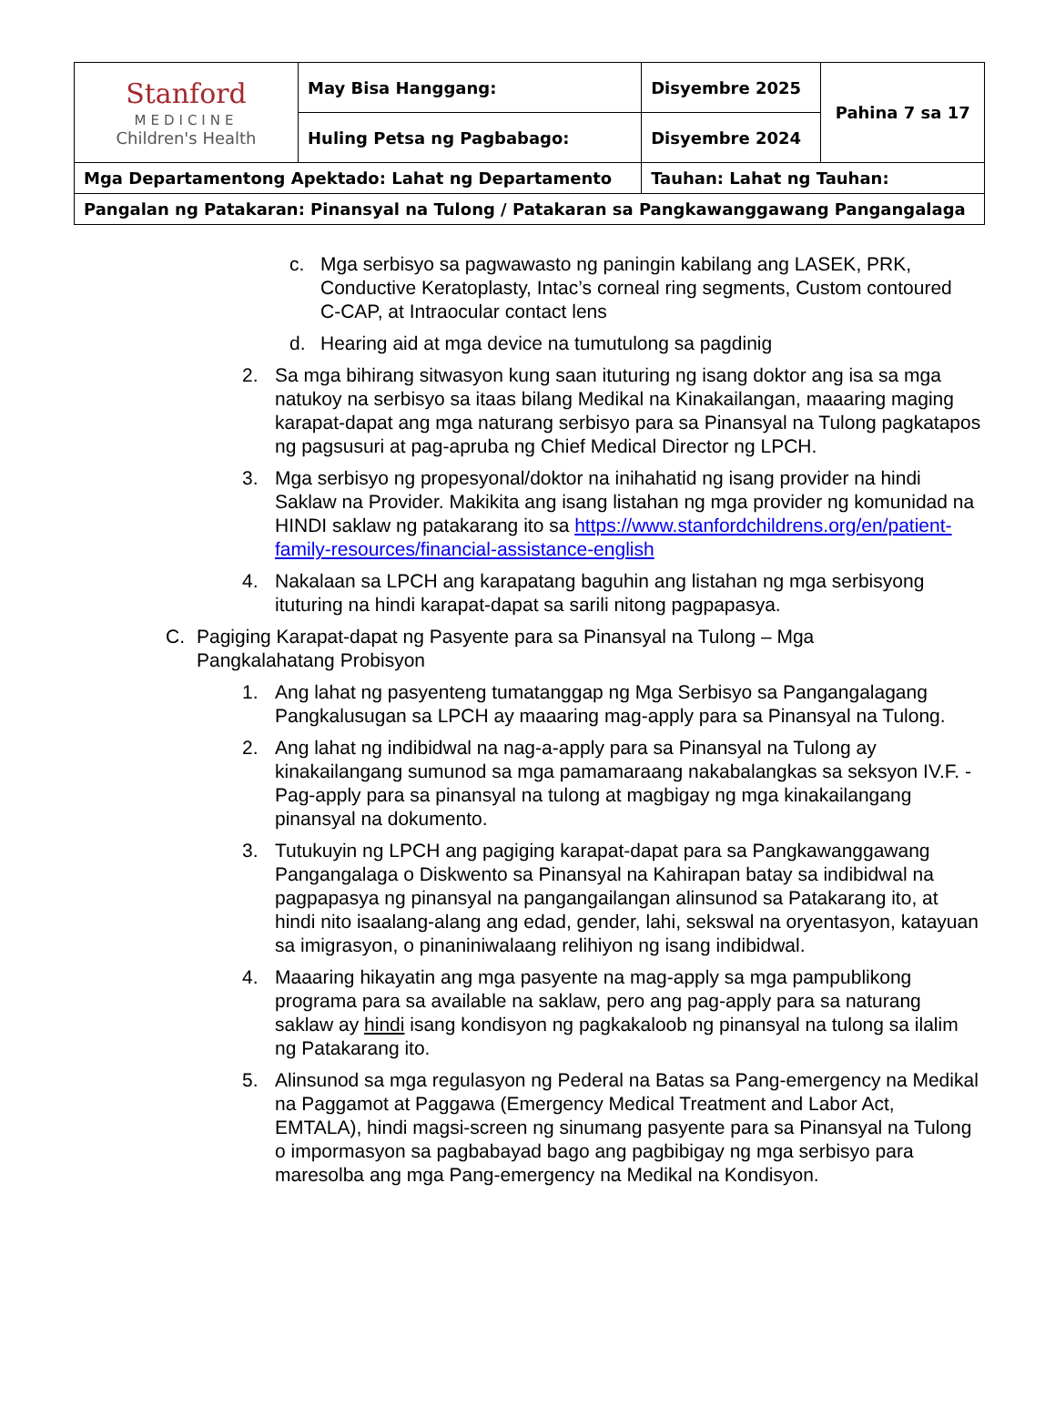| Stanford MEDICINE Children's Health | May Bisa Hanggang: | Disyembre 2025 | Pahina 7 sa 17 |
| | Huling Petsa ng Pagbabago: | Disyembre 2024 | |
| Mga Departamentong Apektado: Lahat ng Departamento | | Tauhan: Lahat ng Tauhan: | |
| Pangalan ng Patakaran: Pinansyal na Tulong / Patakaran sa Pangkawanggawang Pangangalaga | | | |
c. Mga serbisyo sa pagwawasto ng paningin kabilang ang LASEK, PRK, Conductive Keratoplasty, Intac’s corneal ring segments, Custom contoured C-CAP, at Intraocular contact lens
d. Hearing aid at mga device na tumutulong sa pagdinig
2. Sa mga bihirang sitwasyon kung saan ituturing ng isang doktor ang isa sa mga natukoy na serbisyo sa itaas bilang Medikal na Kinakailangan, maaaring maging karapat-dapat ang mga naturang serbisyo para sa Pinansyal na Tulong pagkatapos ng pagsusuri at pag-apruba ng Chief Medical Director ng LPCH.
3. Mga serbisyo ng propesyonal/doktor na inihahatid ng isang provider na hindi Saklaw na Provider. Makikita ang isang listahan ng mga provider ng komunidad na HINDI saklaw ng patakarang ito sa https://www.stanfordchildrens.org/en/patient-family-resources/financial-assistance-english
4. Nakalaan sa LPCH ang karapatang baguhin ang listahan ng mga serbisyong ituturing na hindi karapat-dapat sa sarili nitong pagpapasya.
C. Pagiging Karapat-dapat ng Pasyente para sa Pinansyal na Tulong – Mga Pangkalahatang Probisyon
1. Ang lahat ng pasyenteng tumatanggap ng Mga Serbisyo sa Pangangalagang Pangkalusugan sa LPCH ay maaaring mag-apply para sa Pinansyal na Tulong.
2. Ang lahat ng indibidwal na nag-a-apply para sa Pinansyal na Tulong ay kinakailangang sumunod sa mga pamamaraang nakabalangkas sa seksyon IV.F. - Pag-apply para sa pinansyal na tulong at magbigay ng mga kinakailangang pinansyal na dokumento.
3. Tutukuyin ng LPCH ang pagiging karapat-dapat para sa Pangkawanggawang Pangangalaga o Diskwento sa Pinansyal na Kahirapan batay sa indibidwal na pagpapasya ng pinansyal na pangangailangan alinsunod sa Patakarang ito, at hindi nito isaalang-alang ang edad, gender, lahi, sekswal na oryentasyon, katayuan sa imigrasyon, o pinaniniwalaang relihiyon ng isang indibidwal.
4. Maaaring hikayatin ang mga pasyente na mag-apply sa mga pampublikong programa para sa available na saklaw, pero ang pag-apply para sa naturang saklaw ay hindi isang kondisyon ng pagkakaloob ng pinansyal na tulong sa ilalim ng Patakarang ito.
5. Alinsunod sa mga regulasyon ng Pederal na Batas sa Pang-emergency na Medikal na Paggamot at Paggawa (Emergency Medical Treatment and Labor Act, EMTALA), hindi magsi-screen ng sinumang pasyente para sa Pinansyal na Tulong o impormasyon sa pagbabayad bago ang pagbibigay ng mga serbisyo para maresolba ang mga Pang-emergency na Medikal na Kondisyon.